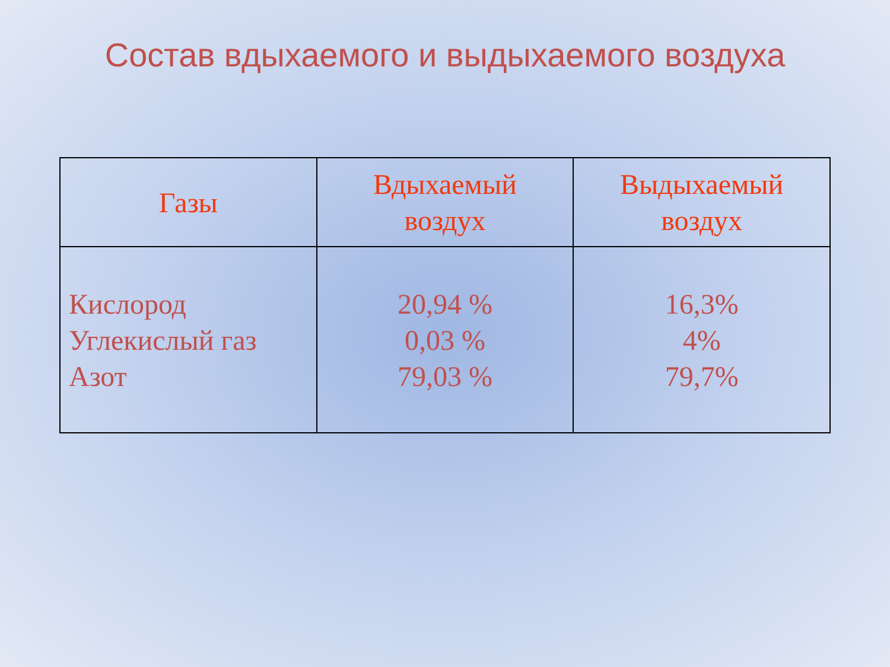Состав вдыхаемого и выдыхаемого воздуха
| Газы | Вдыхаемый воздух | Выдыхаемый воздух |
| --- | --- | --- |
| Кислород Углекислый газ Азот | 20,94 % 0,03 % 79,03 % | 16,3% 4% 79,7% |